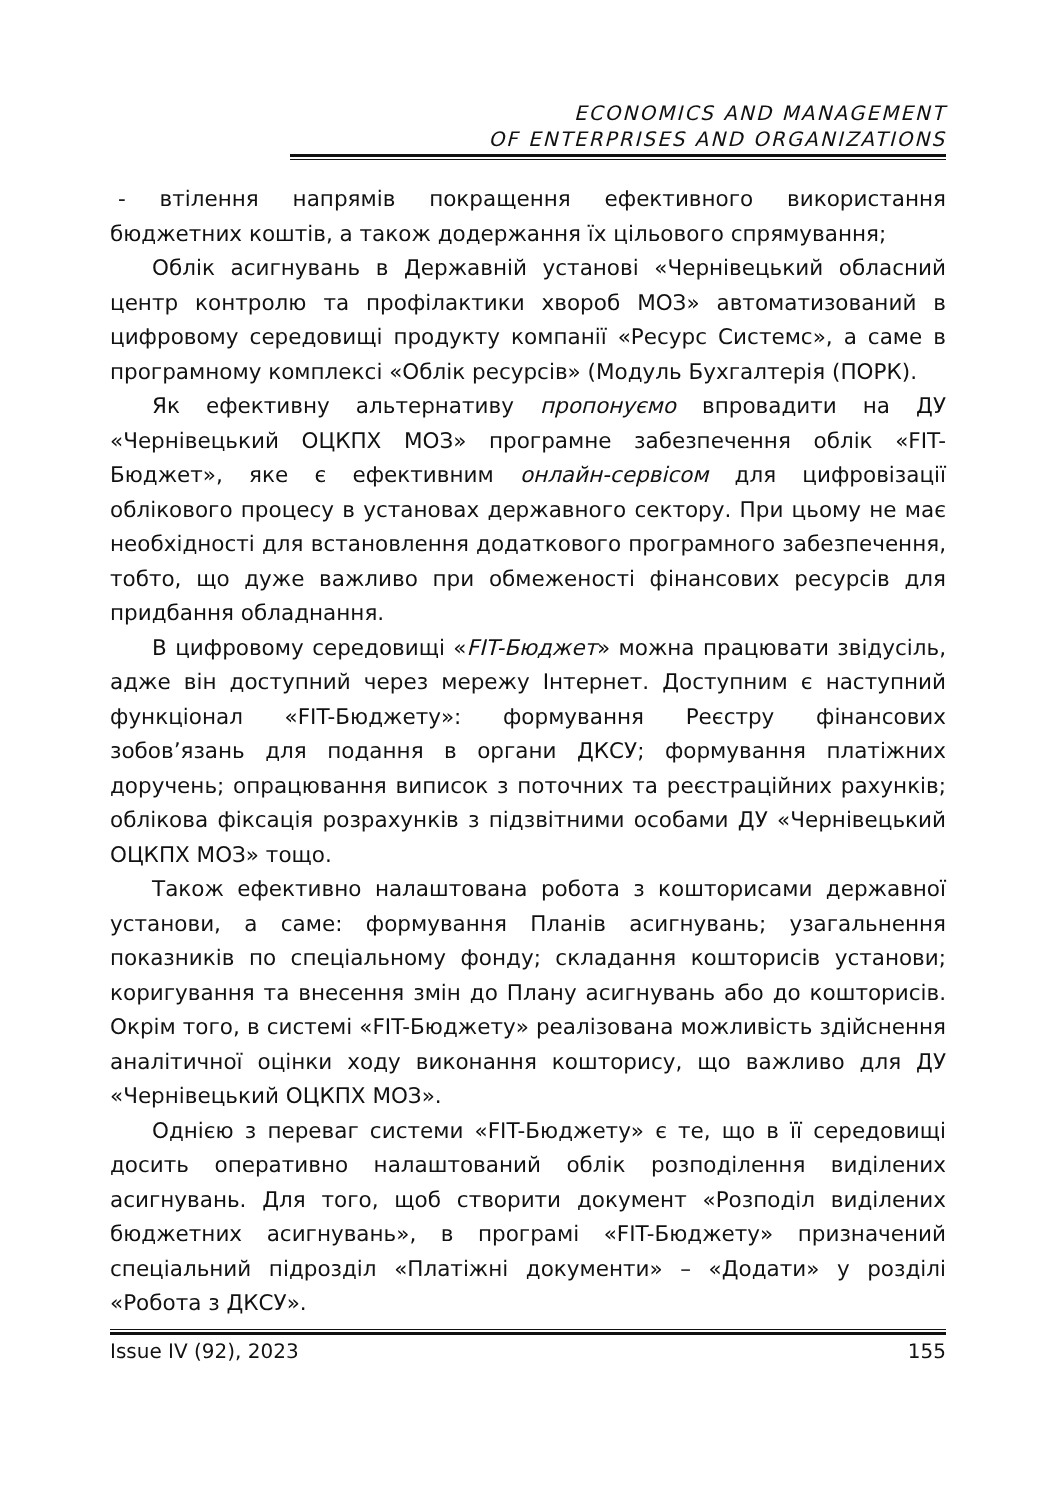ECONOMICS AND MANAGEMENT
OF ENTERPRISES AND ORGANIZATIONS
- втілення напрямів покращення ефективного використання бюджетних коштів, а також додержання їх цільового спрямування;
Облік асигнувань в Державній установі «Чернівецький обласний центр контролю та профілактики хвороб МОЗ» автоматизований в цифровому середовищі продукту компанії «Ресурс Системс», а саме в програмному комплексі «Облік ресурсів» (Модуль Бухгалтерія (ПОРК).
Як ефективну альтернативу пропонуємо впровадити на ДУ «Чернівецький ОЦКПХ МОЗ» програмне забезпечення облік «FIT-Бюджет», яке є ефективним онлайн-сервісом для цифровізації облікового процесу в установах державного сектору. При цьому не має необхідності для встановлення додаткового програмного забезпечення, тобто, що дуже важливо при обмеженості фінансових ресурсів для придбання обладнання.
В цифровому середовищі «FIT-Бюджет» можна працювати звідусіль, адже він доступний через мережу Інтернет. Доступним є наступний функціонал «FIT-Бюджету»: формування Реєстру фінансових зобов’язань для подання в органи ДКСУ; формування платіжних доручень; опрацювання виписок з поточних та реєстраційних рахунків; облікова фіксація розрахунків з підзвітними особами ДУ «Чернівецький ОЦКПХ МОЗ» тощо.
Також ефективно налаштована робота з кошторисами державної установи, а саме: формування Планів асигнувань; узагальнення показників по спеціальному фонду; складання кошторисів установи; коригування та внесення змін до Плану асигнувань або до кошторисів. Окрім того, в системі «FIT-Бюджету» реалізована можливість здійснення аналітичної оцінки ходу виконання кошторису, що важливо для ДУ «Чернівецький ОЦКПХ МОЗ».
Однією з переваг системи «FIT-Бюджету» є те, що в її середовищі досить оперативно налаштований облік розподілення виділених асигнувань. Для того, щоб створити документ «Розподіл виділених бюджетних асигнувань», в програмі «FIT-Бюджету» призначений спеціальний підрозділ «Платіжні документи» – «Додати» у розділі «Робота з ДКСУ».
Issue IV (92), 2023 155